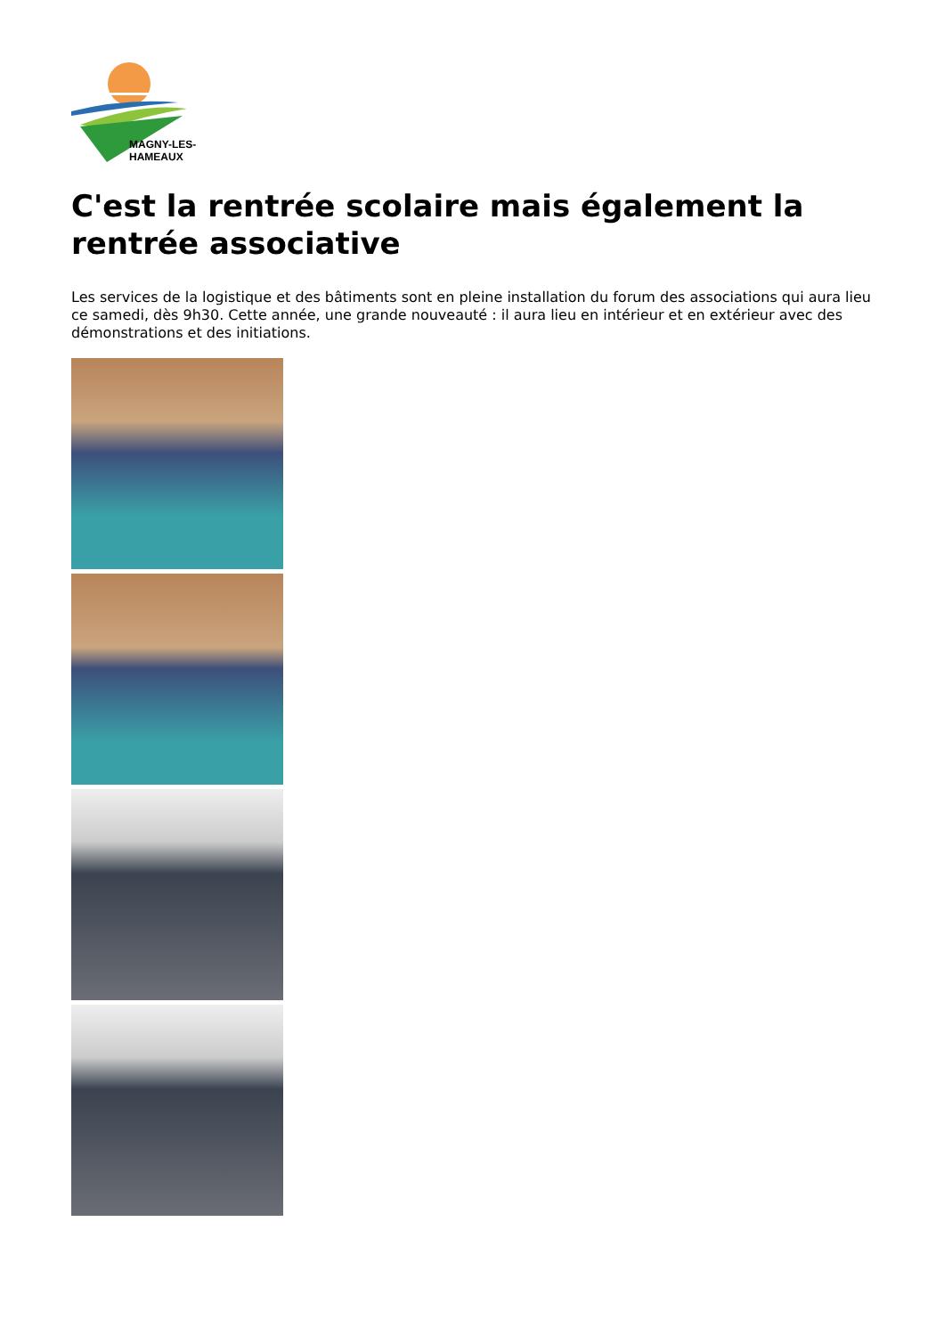MAGNY-LES-HAMEAUX
C'est la rentrée scolaire mais également la rentrée associative
Les services de la logistique et des bâtiments sont en pleine installation du forum des associations qui aura lieu ce samedi, dès 9h30. Cette année, une grande nouveauté : il aura lieu en intérieur et en extérieur avec des démonstrations et des initiations.